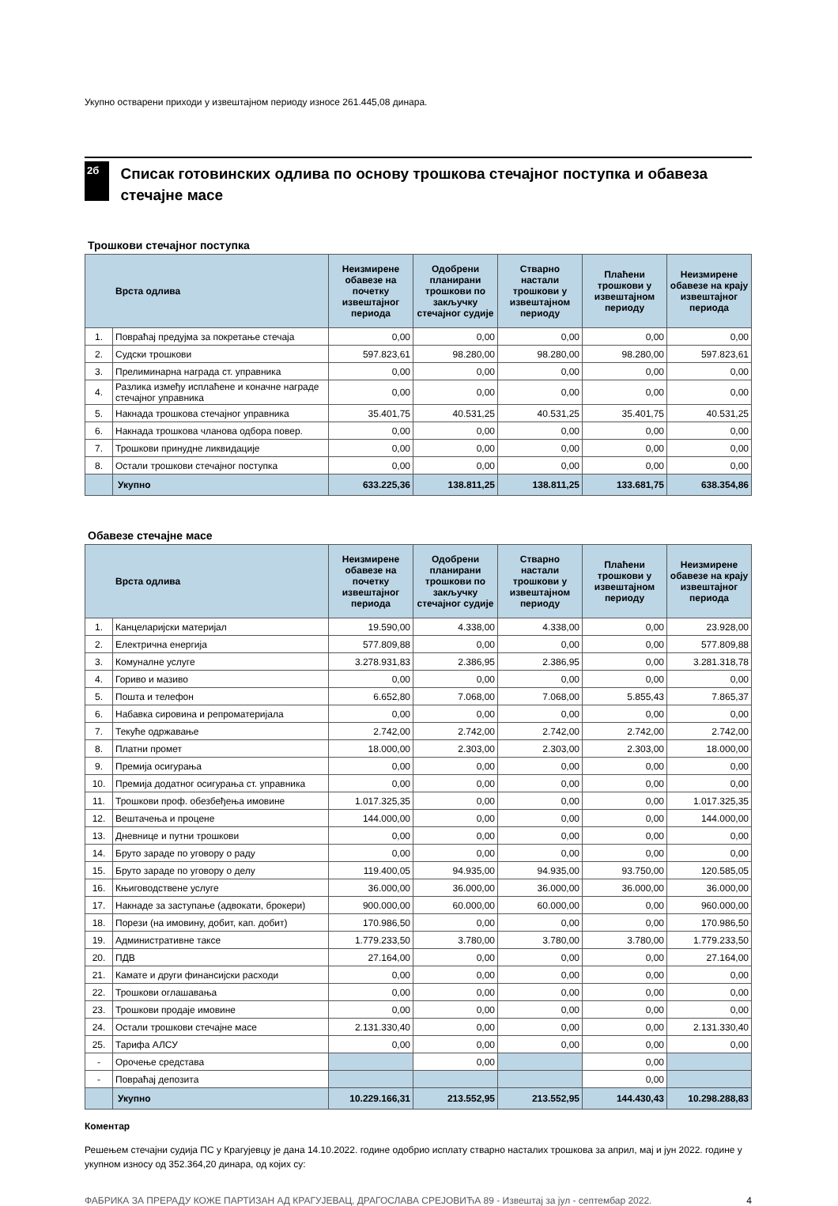Укупно остварени приходи у извештајном периоду износе 261.445,08 динара.
2б
Списак готовинских одлива по основу трошкова стечајног поступка и обавеза стечајне масе
Трошкови стечајног поступка
| Врста одлива | | Неизмирене обавезе на почетку извештајног периода | Одобрени планирани трошкови по закључку стечајног судије | Стварно настали трошкови у извештајном периоду | Плаћени трошкови у извештајном периоду | Неизмирене обавезе на крају извештајног периода |
| --- | --- | --- | --- | --- | --- | --- |
| 1. | Повраћај предујма за покретање стечаја | 0,00 | 0,00 | 0,00 | 0,00 | 0,00 |
| 2. | Судски трошкови | 597.823,61 | 98.280,00 | 98.280,00 | 98.280,00 | 597.823,61 |
| 3. | Прелиминарна награда ст. управника | 0,00 | 0,00 | 0,00 | 0,00 | 0,00 |
| 4. | Разлика између исплаћене и коначне награде стечајног управника | 0,00 | 0,00 | 0,00 | 0,00 | 0,00 |
| 5. | Накнада трошкова стечајног управника | 35.401,75 | 40.531,25 | 40.531,25 | 35.401,75 | 40.531,25 |
| 6. | Накнада трошкова чланова одбора повер. | 0,00 | 0,00 | 0,00 | 0,00 | 0,00 |
| 7. | Трошкови принудне ликвидације | 0,00 | 0,00 | 0,00 | 0,00 | 0,00 |
| 8. | Остали трошкови стечајног поступка | 0,00 | 0,00 | 0,00 | 0,00 | 0,00 |
| | Укупно | 633.225,36 | 138.811,25 | 138.811,25 | 133.681,75 | 638.354,86 |
Обавезе стечајне масе
| Врста одлива | | Неизмирене обавезе на почетку извештајног периода | Одобрени планирани трошкови по закључку стечајног судије | Стварно настали трошкови у извештајном периоду | Плаћени трошкови у извештајном периоду | Неизмирене обавезе на крају извештајног периода |
| --- | --- | --- | --- | --- | --- | --- |
| 1. | Канцеларијски материјал | 19.590,00 | 4.338,00 | 4.338,00 | 0,00 | 23.928,00 |
| 2. | Електрична енергија | 577.809,88 | 0,00 | 0,00 | 0,00 | 577.809,88 |
| 3. | Комуналне услуге | 3.278.931,83 | 2.386,95 | 2.386,95 | 0,00 | 3.281.318,78 |
| 4. | Гориво и мазиво | 0,00 | 0,00 | 0,00 | 0,00 | 0,00 |
| 5. | Пошта и телефон | 6.652,80 | 7.068,00 | 7.068,00 | 5.855,43 | 7.865,37 |
| 6. | Набавка сировина и репроматеријала | 0,00 | 0,00 | 0,00 | 0,00 | 0,00 |
| 7. | Текуће одржавање | 2.742,00 | 2.742,00 | 2.742,00 | 2.742,00 | 2.742,00 |
| 8. | Платни промет | 18.000,00 | 2.303,00 | 2.303,00 | 2.303,00 | 18.000,00 |
| 9. | Премија осигурања | 0,00 | 0,00 | 0,00 | 0,00 | 0,00 |
| 10. | Премија додатног осигурања ст. управника | 0,00 | 0,00 | 0,00 | 0,00 | 0,00 |
| 11. | Трошкови проф. обезбеђења имовине | 1.017.325,35 | 0,00 | 0,00 | 0,00 | 1.017.325,35 |
| 12. | Вештачења и процене | 144.000,00 | 0,00 | 0,00 | 0,00 | 144.000,00 |
| 13. | Дневнице и путни трошкови | 0,00 | 0,00 | 0,00 | 0,00 | 0,00 |
| 14. | Бруто зараде по уговору о раду | 0,00 | 0,00 | 0,00 | 0,00 | 0,00 |
| 15. | Бруто зараде по уговору о делу | 119.400,05 | 94.935,00 | 94.935,00 | 93.750,00 | 120.585,05 |
| 16. | Књиговодствене услуге | 36.000,00 | 36.000,00 | 36.000,00 | 36.000,00 | 36.000,00 |
| 17. | Накнаде за заступање (адвокати, брокери) | 900.000,00 | 60.000,00 | 60.000,00 | 0,00 | 960.000,00 |
| 18. | Порези (на имовину, добит, кап. добит) | 170.986,50 | 0,00 | 0,00 | 0,00 | 170.986,50 |
| 19. | Административне таксе | 1.779.233,50 | 3.780,00 | 3.780,00 | 3.780,00 | 1.779.233,50 |
| 20. | ПДВ | 27.164,00 | 0,00 | 0,00 | 0,00 | 27.164,00 |
| 21. | Камате и други финансијски расходи | 0,00 | 0,00 | 0,00 | 0,00 | 0,00 |
| 22. | Трошкови оглашавања | 0,00 | 0,00 | 0,00 | 0,00 | 0,00 |
| 23. | Трошкови продаје имовине | 0,00 | 0,00 | 0,00 | 0,00 | 0,00 |
| 24. | Остали трошкови стечајне масе | 2.131.330,40 | 0,00 | 0,00 | 0,00 | 2.131.330,40 |
| 25. | Тарифа АЛСУ | 0,00 | 0,00 | 0,00 | 0,00 | 0,00 |
| - | Орочење средстава | | 0,00 | | 0,00 | |
| - | Повраћај депозита | | | | 0,00 | |
| | Укупно | 10.229.166,31 | 213.552,95 | 213.552,95 | 144.430,43 | 10.298.288,83 |
Коментар
Решењем стечајни судија ПС у Крагујевцу је дана 14.10.2022. године одобрио исплату стварно насталих трошкова за април, мај и јун 2022. године у укупном износу од 352.364,20 динара, од којих су:
ФАБРИКА ЗА ПРЕРАДУ КОЖЕ ПАРТИЗАН АД КРАГУЈЕВАЦ, ДРАГОСЛАВА СРЕЈОВИЋА 89 - Извештај за јул - септембар 2022. 4